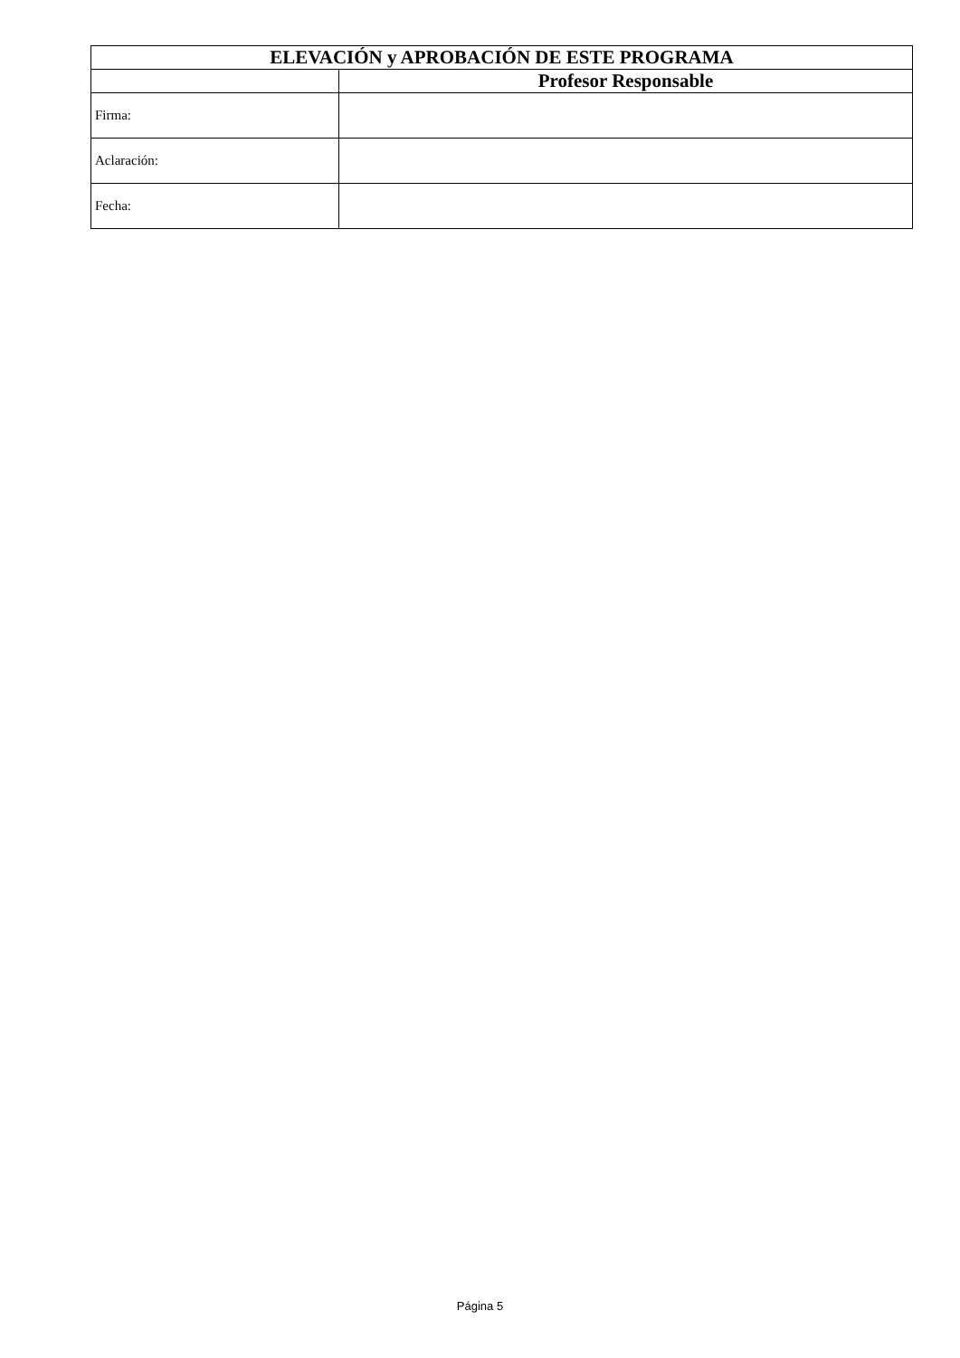| ELEVACIÓN y APROBACIÓN DE ESTE PROGRAMA | |
| --- | --- |
| | Profesor Responsable |
| Firma: | |
| Aclaración: | |
| Fecha: | |
Página 5